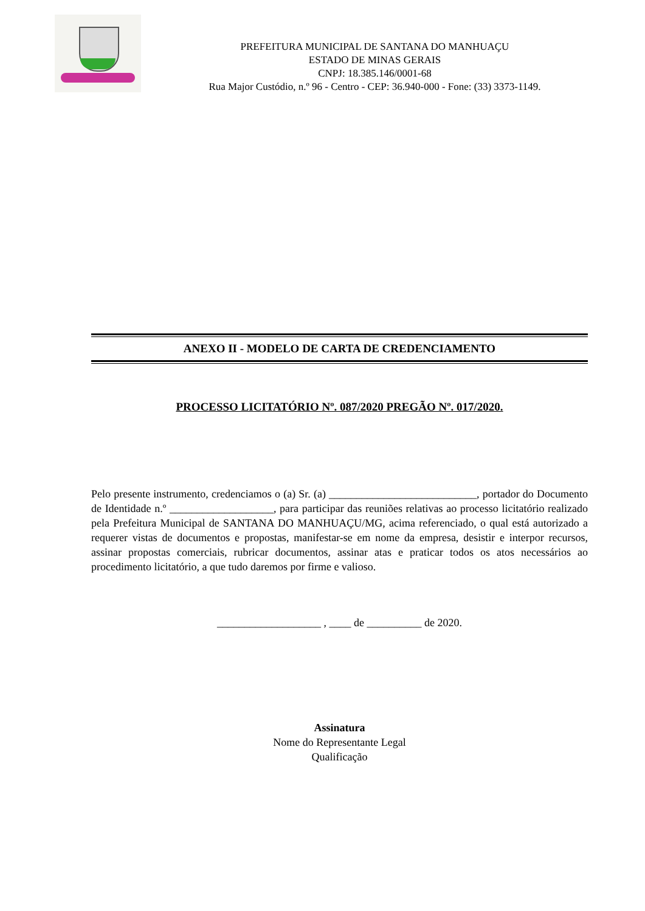PREFEITURA MUNICIPAL DE SANTANA DO MANHUAÇU
ESTADO DE MINAS GERAIS
CNPJ: 18.385.146/0001-68
Rua Major Custódio, n.º 96 - Centro - CEP: 36.940-000 - Fone: (33) 3373-1149.
ANEXO II - MODELO DE CARTA DE CREDENCIAMENTO
PROCESSO LICITATÓRIO Nº. 087/2020 PREGÃO Nº. 017/2020.
Pelo presente instrumento, credenciamos o (a) Sr. (a) ___________________________, portador do Documento de Identidade n.º ___________________, para participar das reuniões relativas ao processo licitatório realizado pela Prefeitura Municipal de SANTANA DO MANHUAÇU/MG, acima referenciado, o qual está autorizado a requerer vistas de documentos e propostas, manifestar-se em nome da empresa, desistir e interpor recursos, assinar propostas comerciais, rubricar documentos, assinar atas e praticar todos os atos necessários ao procedimento licitatório, a que tudo daremos por firme e valioso.
___________________ , ____ de __________ de 2020.
Assinatura
Nome do Representante Legal
Qualificação